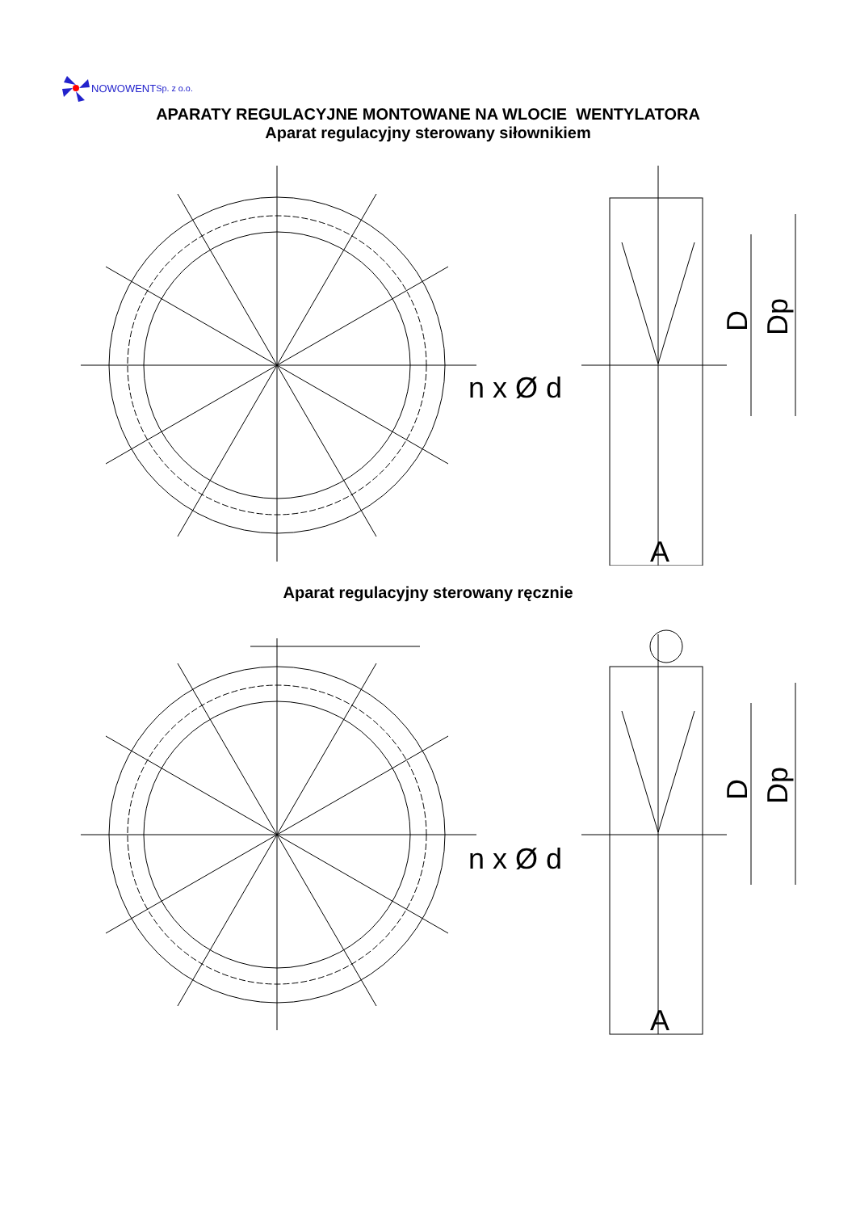NOWOWENT Sp. z o.o.
APARATY REGULACYJNE MONTOWANE NA WLOCIE WENTYLATORA
Aparat regulacyjny sterowany siłownikiem
n x Ø d
D
Dp
A
Aparat regulacyjny sterowany ręcznie
n x Ø d
D
Dp
A